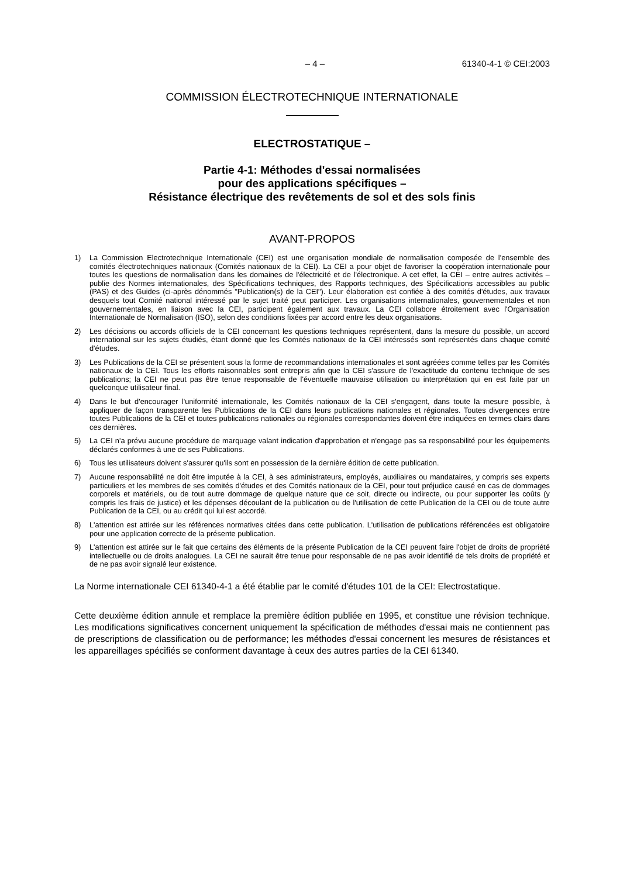– 4 – 61340-4-1 © CEI:2003
COMMISSION ÉLECTROTECHNIQUE INTERNATIONALE
ELECTROSTATIQUE –
Partie 4-1: Méthodes d'essai normalisées
pour des applications spécifiques –
Résistance électrique des revêtements de sol et des sols finis
AVANT-PROPOS
1) La Commission Electrotechnique Internationale (CEI) est une organisation mondiale de normalisation composée de l'ensemble des comités électrotechniques nationaux (Comités nationaux de la CEI). La CEI a pour objet de favoriser la coopération internationale pour toutes les questions de normalisation dans les domaines de l'électricité et de l'électronique. A cet effet, la CEI – entre autres activités – publie des Normes internationales, des Spécifications techniques, des Rapports techniques, des Spécifications accessibles au public (PAS) et des Guides (ci-après dénommés "Publication(s) de la CEI"). Leur élaboration est confiée à des comités d'études, aux travaux desquels tout Comité national intéressé par le sujet traité peut participer. Les organisations internationales, gouvernementales et non gouvernementales, en liaison avec la CEI, participent également aux travaux. La CEI collabore étroitement avec l'Organisation Internationale de Normalisation (ISO), selon des conditions fixées par accord entre les deux organisations.
2) Les décisions ou accords officiels de la CEI concernant les questions techniques représentent, dans la mesure du possible, un accord international sur les sujets étudiés, étant donné que les Comités nationaux de la CEI intéressés sont représentés dans chaque comité d'études.
3) Les Publications de la CEI se présentent sous la forme de recommandations internationales et sont agréées comme telles par les Comités nationaux de la CEI. Tous les efforts raisonnables sont entrepris afin que la CEI s'assure de l'exactitude du contenu technique de ses publications; la CEI ne peut pas être tenue responsable de l'éventuelle mauvaise utilisation ou interprétation qui en est faite par un quelconque utilisateur final.
4) Dans le but d'encourager l'uniformité internationale, les Comités nationaux de la CEI s'engagent, dans toute la mesure possible, à appliquer de façon transparente les Publications de la CEI dans leurs publications nationales et régionales. Toutes divergences entre toutes Publications de la CEI et toutes publications nationales ou régionales correspondantes doivent être indiquées en termes clairs dans ces dernières.
5) La CEI n'a prévu aucune procédure de marquage valant indication d'approbation et n'engage pas sa responsabilité pour les équipements déclarés conformes à une de ses Publications.
6) Tous les utilisateurs doivent s'assurer qu'ils sont en possession de la dernière édition de cette publication.
7) Aucune responsabilité ne doit être imputée à la CEI, à ses administrateurs, employés, auxiliaires ou mandataires, y compris ses experts particuliers et les membres de ses comités d'études et des Comités nationaux de la CEI, pour tout préjudice causé en cas de dommages corporels et matériels, ou de tout autre dommage de quelque nature que ce soit, directe ou indirecte, ou pour supporter les coûts (y compris les frais de justice) et les dépenses découlant de la publication ou de l'utilisation de cette Publication de la CEI ou de toute autre Publication de la CEI, ou au crédit qui lui est accordé.
8) L'attention est attirée sur les références normatives citées dans cette publication. L'utilisation de publications référencées est obligatoire pour une application correcte de la présente publication.
9) L'attention est attirée sur le fait que certains des éléments de la présente Publication de la CEI peuvent faire l'objet de droits de propriété intellectuelle ou de droits analogues. La CEI ne saurait être tenue pour responsable de ne pas avoir identifié de tels droits de propriété et de ne pas avoir signalé leur existence.
La Norme internationale CEI 61340-4-1 a été établie par le comité d'études 101 de la CEI: Electrostatique.
Cette deuxième édition annule et remplace la première édition publiée en 1995, et constitue une révision technique. Les modifications significatives concernent uniquement la spécification de méthodes d'essai mais ne contiennent pas de prescriptions de classification ou de performance; les méthodes d'essai concernent les mesures de résistances et les appareillages spécifiés se conforment davantage à ceux des autres parties de la CEI 61340.